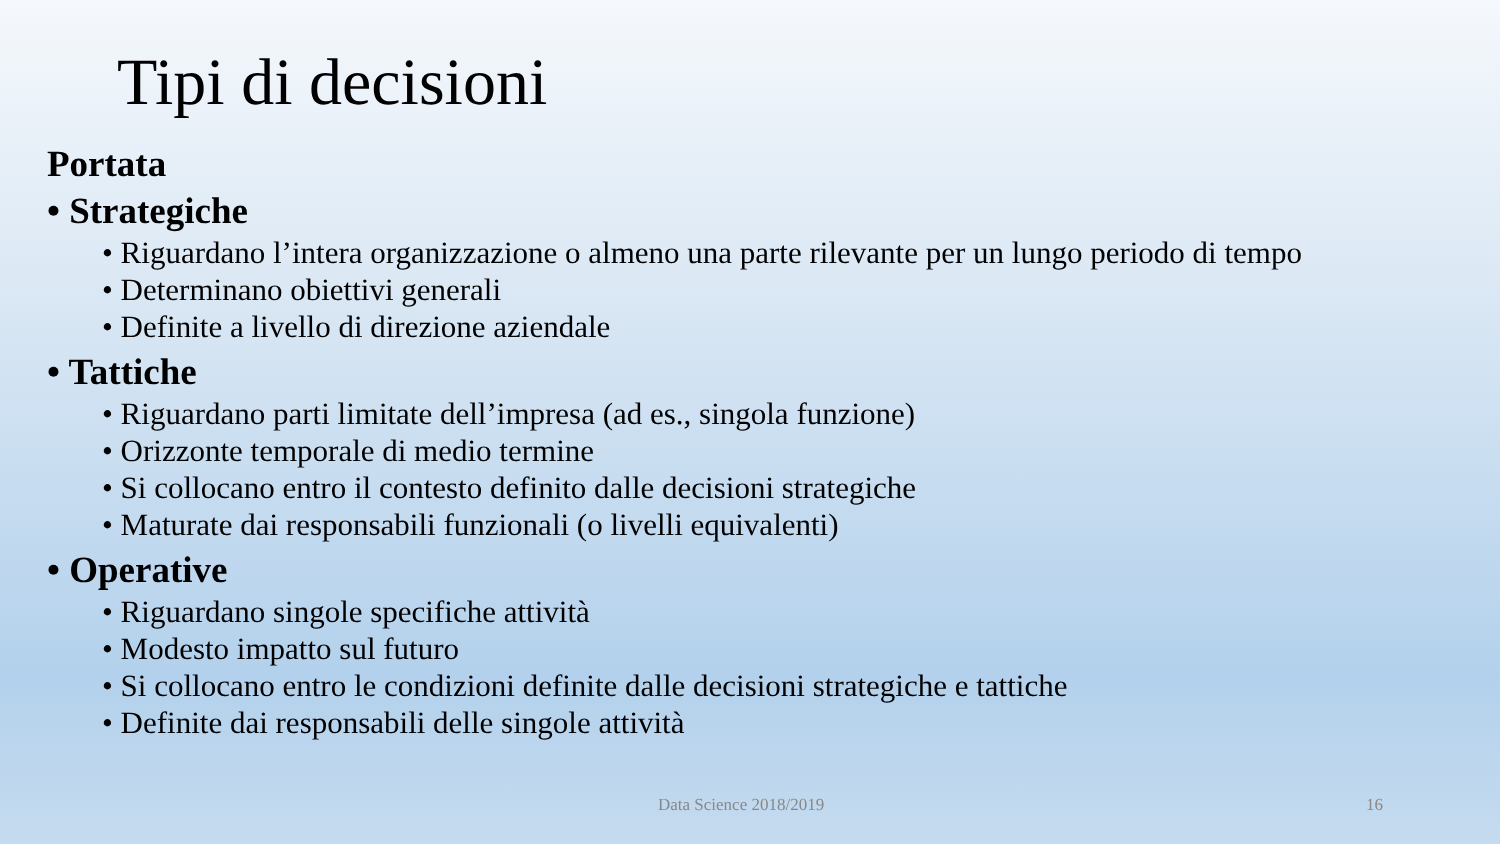Tipi di decisioni
Portata
• Strategiche
• Riguardano l’intera organizzazione o almeno una parte rilevante per un lungo periodo di tempo
• Determinano obiettivi generali
• Definite a livello di direzione aziendale
• Tattiche
• Riguardano parti limitate dell’impresa (ad es., singola funzione)
• Orizzonte temporale di medio termine
• Si collocano entro il contesto definito dalle decisioni strategiche
• Maturate dai responsabili funzionali (o livelli equivalenti)
• Operative
• Riguardano singole specifiche attività
• Modesto impatto sul futuro
• Si collocano entro le condizioni definite dalle decisioni strategiche e tattiche
• Definite dai responsabili delle singole attività
Data Science 2018/2019 16